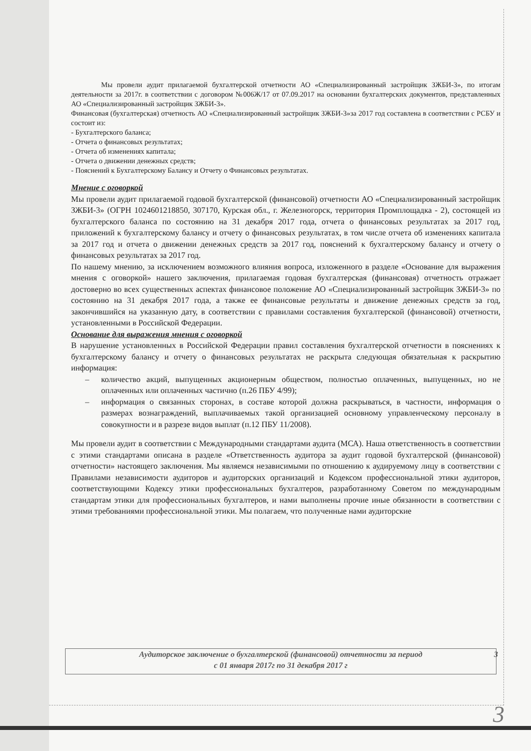Мы провели аудит прилагаемой бухгалтерской отчетности АО «Специализированный застройщик ЗЖБИ-3», по итогам деятельности за 2017г. в соответствии с договором №006Ж/17 от 07.09.2017 на основании бухгалтерских документов, представленных АО «Специализированный застройщик ЗЖБИ-3».
Финансовая (бухгалтерская) отчетность АО «Специализированный застройщик ЗЖБИ-3»за 2017 год составлена в соответствии с РСБУ и состоит из:
- Бухгалтерского баланса;
- Отчета о финансовых результатах;
- Отчета об изменениях капитала;
- Отчета о движении денежных средств;
- Пояснений к Бухгалтерскому Балансу и Отчету о Финансовых результатах.
Мнение с оговоркой
Мы провели аудит прилагаемой годовой бухгалтерской (финансовой) отчетности АО «Специализированный застройщик ЗЖБИ-3» (ОГРН 1024601218850, 307170, Курская обл., г. Железногорск, территория Промплощадка - 2), состоящей из бухгалтерского баланса по состоянию на 31 декабря 2017 года, отчета о финансовых результатах за 2017 год, приложений к бухгалтерскому балансу и отчету о финансовых результатах, в том числе отчета об изменениях капитала за 2017 год и отчета о движении денежных средств за 2017 год, пояснений к бухгалтерскому балансу и отчету о финансовых результатах за 2017 год.
По нашему мнению, за исключением возможного влияния вопроса, изложенного в разделе «Основание для выражения мнения с оговоркой» нашего заключения, прилагаемая годовая бухгалтерская (финансовая) отчетность отражает достоверно во всех существенных аспектах финансовое положение АО «Специализированный застройщик ЗЖБИ-3» по состоянию на 31 декабря 2017 года, а также ее финансовые результаты и движение денежных средств за год, закончившийся на указанную дату, в соответствии с правилами составления бухгалтерской (финансовой) отчетности, установленными в Российской Федерации.
Основание для выражения мнения с оговоркой
В нарушение установленных в Российской Федерации правил составления бухгалтерской отчетности в пояснениях к бухгалтерскому балансу и отчету о финансовых результатах не раскрыта следующая обязательная к раскрытию информация:
– количество акций, выпущенных акционерным обществом, полностью оплаченных, выпущенных, но не оплаченных или оплаченных частично (п.26 ПБУ 4/99);
– информация о связанных сторонах, в составе которой должна раскрываться, в частности, информация о размерах вознаграждений, выплачиваемых такой организацией основному управленческому персоналу в совокупности и в разрезе видов выплат (п.12 ПБУ 11/2008).
Мы провели аудит в соответствии с Международными стандартами аудита (МСА). Наша ответственность в соответствии с этими стандартами описана в разделе «Ответственность аудитора за аудит годовой бухгалтерской (финансовой) отчетности» настоящего заключения. Мы являемся независимыми по отношению к аудируемому лицу в соответствии с Правилами независимости аудиторов и аудиторских организаций и Кодексом профессиональной этики аудиторов, соответствующими Кодексу этики профессиональных бухгалтеров, разработанному Советом по международным стандартам этики для профессиональных бухгалтеров, и нами выполнены прочие иные обязанности в соответствии с этими требованиями профессиональной этики. Мы полагаем, что полученные нами аудиторские
Аудиторское заключение о бухгалтерской (финансовой) отчетности за период
с 01 января 2017г по 31 декабря 2017 г
3
3